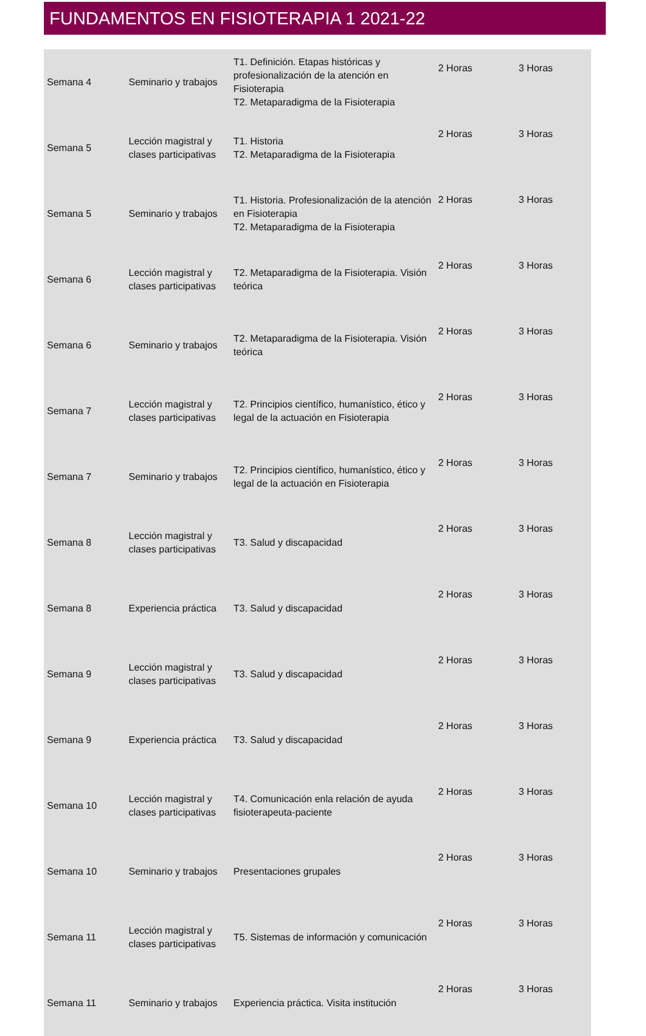FUNDAMENTOS EN FISIOTERAPIA 1 2021-22
| Semana 4 | Seminario y trabajos | T1. Definición. Etapas históricas y profesionalización de la atención en Fisioterapia T2. Metaparadigma de la Fisioterapia | 2 Horas | 3 Horas |
| Semana 5 | Lección magistral y clases participativas | T1. Historia T2. Metaparadigma de la Fisioterapia | 2 Horas | 3 Horas |
| Semana 5 | Seminario y trabajos | T1. Historia. Profesionalización de la atención en Fisioterapia T2. Metaparadigma de la Fisioterapia | 2 Horas | 3 Horas |
| Semana 6 | Lección magistral y clases participativas | T2. Metaparadigma de la Fisioterapia. Visión teórica | 2 Horas | 3 Horas |
| Semana 6 | Seminario y trabajos | T2. Metaparadigma de la Fisioterapia. Visión teórica | 2 Horas | 3 Horas |
| Semana 7 | Lección magistral y clases participativas | T2. Principios científico, humanístico, ético y legal de la actuación en Fisioterapia | 2 Horas | 3 Horas |
| Semana 7 | Seminario y trabajos | T2. Principios científico, humanístico, ético y legal de la actuación en Fisioterapia | 2 Horas | 3 Horas |
| Semana 8 | Lección magistral y clases participativas | T3. Salud y discapacidad | 2 Horas | 3 Horas |
| Semana 8 | Experiencia práctica | T3. Salud y discapacidad | 2 Horas | 3 Horas |
| Semana 9 | Lección magistral y clases participativas | T3. Salud y discapacidad | 2 Horas | 3 Horas |
| Semana 9 | Experiencia práctica | T3. Salud y discapacidad | 2 Horas | 3 Horas |
| Semana 10 | Lección magistral y clases participativas | T4. Comunicación enla relación de ayuda fisioterapeuta-paciente | 2 Horas | 3 Horas |
| Semana 10 | Seminario y trabajos | Presentaciones grupales | 2 Horas | 3 Horas |
| Semana 11 | Lección magistral y clases participativas | T5. Sistemas de información y comunicación | 2 Horas | 3 Horas |
| Semana 11 | Seminario y trabajos | Experiencia práctica. Visita institución | 2 Horas | 3 Horas |